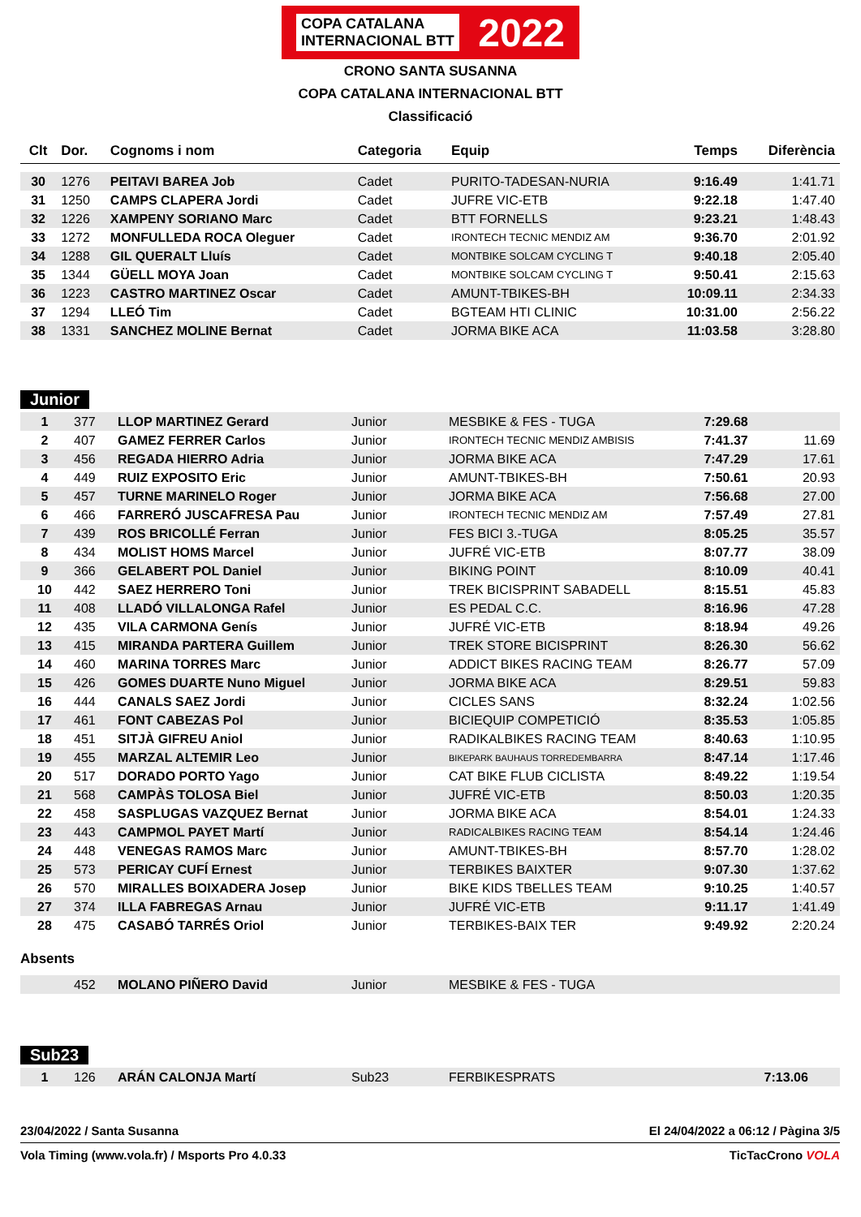COPA CATALANA
INTERNACIONAL BTT 2022
CRONO SANTA SUSANNA
COPA CATALANA INTERNACIONAL BTT
Classificació
| Clt | Dor. | Cognoms i nom | Categoria | Equip | Temps | Diferència |
| --- | --- | --- | --- | --- | --- | --- |
| 30 | 1276 | PEITAVI BAREA Job | Cadet | PURITO-TADESAN-NURIA | 9:16.49 | 1:41.71 |
| 31 | 1250 | CAMPS CLAPERA Jordi | Cadet | JUFRE VIC-ETB | 9:22.18 | 1:47.40 |
| 32 | 1226 | XAMPENY SORIANO Marc | Cadet | BTT FORNELLS | 9:23.21 | 1:48.43 |
| 33 | 1272 | MONFULLEDA ROCA Oleguer | Cadet | IRONTECH TECNIC MENDIZ AM | 9:36.70 | 2:01.92 |
| 34 | 1288 | GIL QUERALT Lluís | Cadet | MONTBIKE SOLCAM CYCLING T | 9:40.18 | 2:05.40 |
| 35 | 1344 | GÜELL MOYA Joan | Cadet | MONTBIKE SOLCAM CYCLING T | 9:50.41 | 2:15.63 |
| 36 | 1223 | CASTRO MARTINEZ Oscar | Cadet | AMUNT-TBIKES-BH | 10:09.11 | 2:34.33 |
| 37 | 1294 | LLEÓ Tim | Cadet | BGTEAM HTI CLINIC | 10:31.00 | 2:56.22 |
| 38 | 1331 | SANCHEZ MOLINE Bernat | Cadet | JORMA BIKE ACA | 11:03.58 | 3:28.80 |
Junior
| 1 | 377 | LLOP MARTINEZ Gerard | Junior | MESBIKE & FES - TUGA | 7:29.68 | |
| 2 | 407 | GAMEZ FERRER Carlos | Junior | IRONTECH TECNIC MENDIZ AMBISIS | 7:41.37 | 11.69 |
| 3 | 456 | REGADA HIERRO Adria | Junior | JORMA BIKE ACA | 7:47.29 | 17.61 |
| 4 | 449 | RUIZ EXPOSITO Eric | Junior | AMUNT-TBIKES-BH | 7:50.61 | 20.93 |
| 5 | 457 | TURNE MARINELO Roger | Junior | JORMA BIKE ACA | 7:56.68 | 27.00 |
| 6 | 466 | FARRERÓ JUSCAFRESA Pau | Junior | IRONTECH TECNIC MENDIZ AM | 7:57.49 | 27.81 |
| 7 | 439 | ROS BRICOLLÉ Ferran | Junior | FES BICI 3.-TUGA | 8:05.25 | 35.57 |
| 8 | 434 | MOLIST HOMS Marcel | Junior | JUFRÉ VIC-ETB | 8:07.77 | 38.09 |
| 9 | 366 | GELABERT POL Daniel | Junior | BIKING POINT | 8:10.09 | 40.41 |
| 10 | 442 | SAEZ HERRERO Toni | Junior | TREK BICISPRINT SABADELL | 8:15.51 | 45.83 |
| 11 | 408 | LLADÓ VILLALONGA Rafel | Junior | ES PEDAL C.C. | 8:16.96 | 47.28 |
| 12 | 435 | VILA CARMONA Genís | Junior | JUFRÉ VIC-ETB | 8:18.94 | 49.26 |
| 13 | 415 | MIRANDA PARTERA Guillem | Junior | TREK STORE BICISPRINT | 8:26.30 | 56.62 |
| 14 | 460 | MARINA TORRES Marc | Junior | ADDICT BIKES RACING TEAM | 8:26.77 | 57.09 |
| 15 | 426 | GOMES DUARTE Nuno Miguel | Junior | JORMA BIKE ACA | 8:29.51 | 59.83 |
| 16 | 444 | CANALS SAEZ Jordi | Junior | CICLES SANS | 8:32.24 | 1:02.56 |
| 17 | 461 | FONT CABEZAS Pol | Junior | BICIEQUIP COMPETICIÓ | 8:35.53 | 1:05.85 |
| 18 | 451 | SITJÀ GIFREU Aniol | Junior | RADIKALBIKES RACING TEAM | 8:40.63 | 1:10.95 |
| 19 | 455 | MARZAL ALTEMIR Leo | Junior | BIKEPARK BAUHAUS TORREDEMBARRA | 8:47.14 | 1:17.46 |
| 20 | 517 | DORADO PORTO Yago | Junior | CAT BIKE FLUB CICLISTA | 8:49.22 | 1:19.54 |
| 21 | 568 | CAMPÀS TOLOSA Biel | Junior | JUFRÉ VIC-ETB | 8:50.03 | 1:20.35 |
| 22 | 458 | SASPLUGAS VAZQUEZ Bernat | Junior | JORMA BIKE ACA | 8:54.01 | 1:24.33 |
| 23 | 443 | CAMPMOL PAYET Martí | Junior | RADICALBIKES RACING TEAM | 8:54.14 | 1:24.46 |
| 24 | 448 | VENEGAS RAMOS Marc | Junior | AMUNT-TBIKES-BH | 8:57.70 | 1:28.02 |
| 25 | 573 | PERICAY CUFÍ Ernest | Junior | TERBIKES BAIXTER | 9:07.30 | 1:37.62 |
| 26 | 570 | MIRALLES BOIXADERA Josep | Junior | BIKE KIDS TBELLES TEAM | 9:10.25 | 1:40.57 |
| 27 | 374 | ILLA FABREGAS Arnau | Junior | JUFRÉ VIC-ETB | 9:11.17 | 1:41.49 |
| 28 | 475 | CASABÓ TARRÉS Oriol | Junior | TERBIKES-BAIX TER | 9:49.92 | 2:20.24 |
Absents
| | 452 | MOLANO PIÑERO David | Junior | MESBIKE & FES - TUGA | | |
Sub23
| 1 | 126 | ARÁN CALONJA Martí | Sub23 | FERBIKESPRATS | 7:13.06 | |
23/04/2022 / Santa Susanna El 24/04/2022 a 06:12 / Pàgina 3/5
Vola Timing (www.vola.fr) / Msports Pro 4.0.33 TicTacCrono VOLA